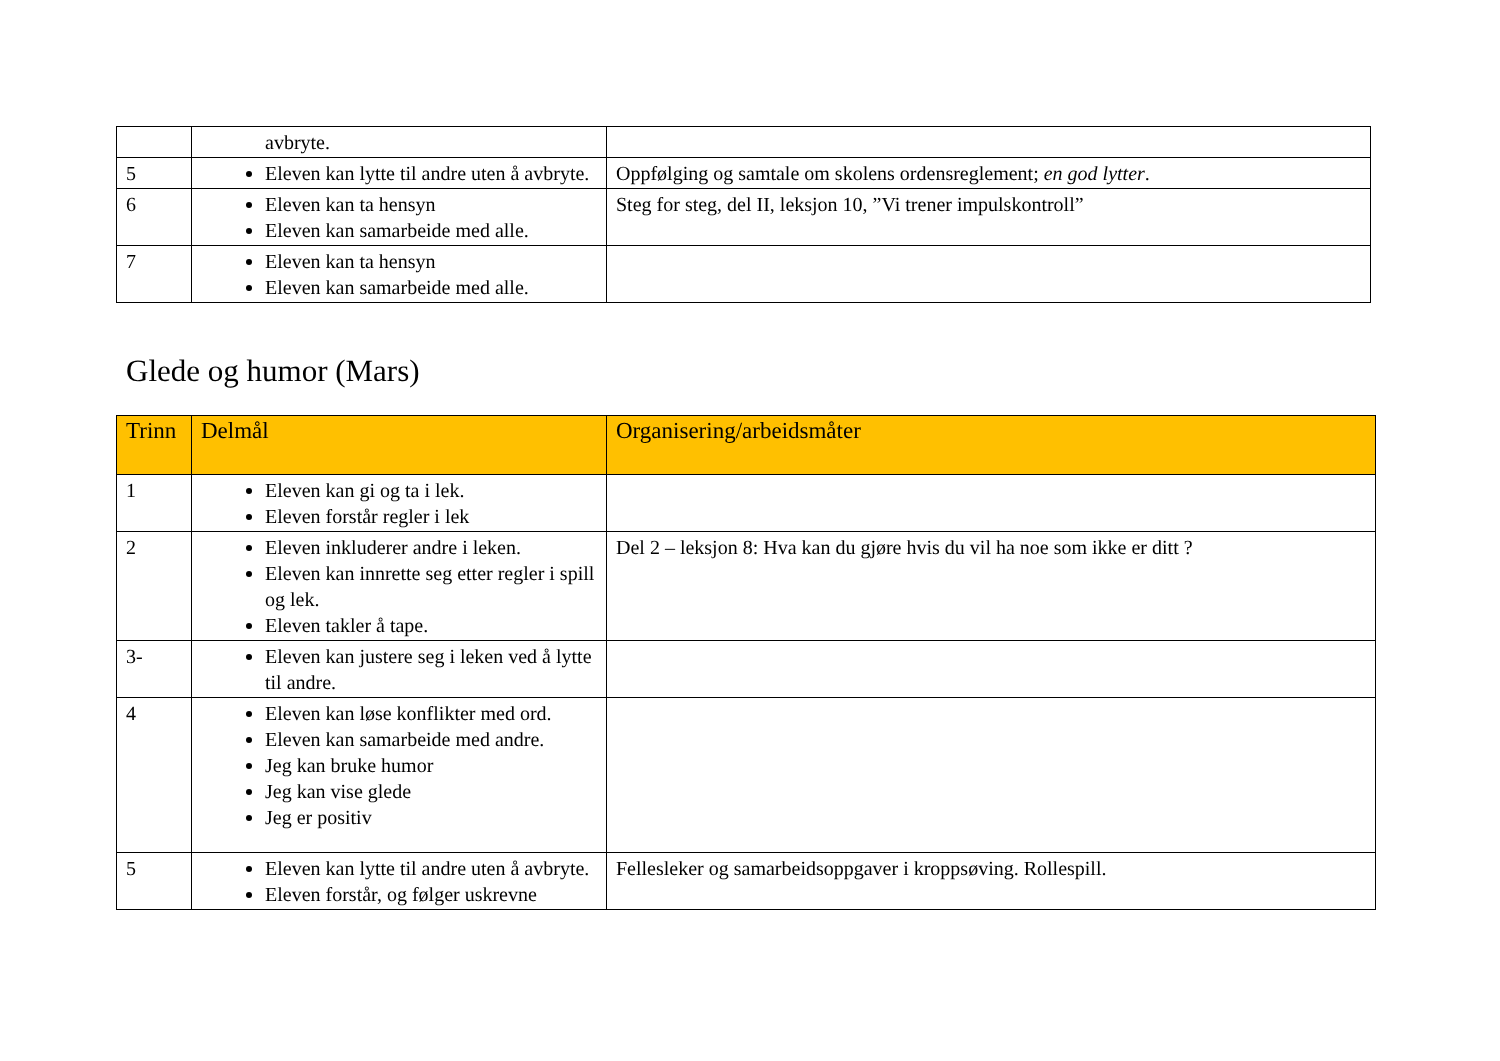| | avbryte. | |
| 5 | Eleven kan lytte til andre uten å avbryte. | Oppfølging og samtale om skolens ordensreglement; en god lytter . |
| 6 | Eleven kan ta hensyn Eleven kan samarbeide med alle. | Steg for steg, del II, leksjon 10, ”Vi trener impulskontroll” |
| 7 | Eleven kan ta hensyn Eleven kan samarbeide med alle. | |
Glede og humor (Mars)
| Trinn | Delmål | Organisering/arbeidsmåter |
| --- | --- | --- |
| 1 | Eleven kan gi og ta i lek. Eleven forstår regler i lek | |
| 2 | Eleven inkluderer andre i leken. Eleven kan innrette seg etter regler i spill og lek. Eleven takler å tape. | Del 2 – leksjon 8: Hva kan du gjøre hvis du vil ha noe som ikke er ditt ? |
| 3- | Eleven kan justere seg i leken ved å lytte til andre. | |
| 4 | Eleven kan løse konflikter med ord. Eleven kan samarbeide med andre. Jeg kan bruke humor Jeg kan vise glede Jeg er positiv | |
| 5 | Eleven kan lytte til andre uten å avbryte. Eleven forstår, og følger uskrevne | Fellesleker og samarbeidsoppgaver i kroppsøving. Rollespill. |